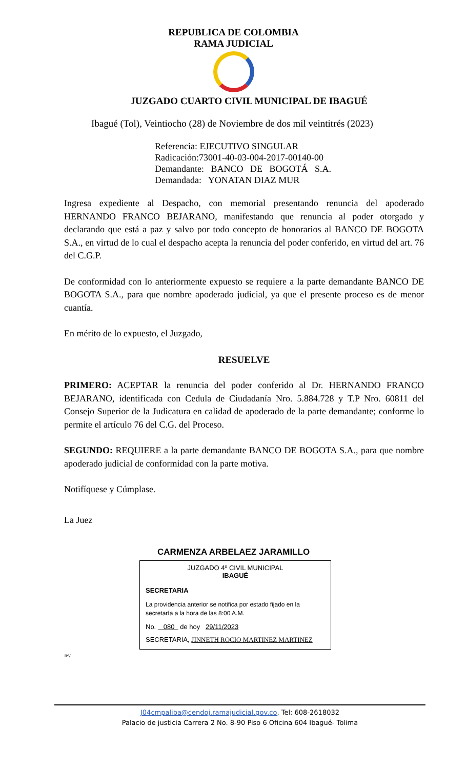REPUBLICA DE COLOMBIA
RAMA JUDICIAL
JUZGADO CUARTO CIVIL MUNICIPAL DE IBAGUÉ
Ibagué (Tol), Veintiocho (28) de Noviembre de dos mil veintitrés (2023)
Referencia: EJECUTIVO SINGULAR
Radicación:73001-40-03-004-2017-00140-00
Demandante: BANCO DE BOGOTÁ S.A.
Demandada: YONATAN DIAZ MUR
Ingresa expediente al Despacho, con memorial presentando renuncia del apoderado HERNANDO FRANCO BEJARANO, manifestando que renuncia al poder otorgado y declarando que está a paz y salvo por todo concepto de honorarios al BANCO DE BOGOTA S.A., en virtud de lo cual el despacho acepta la renuncia del poder conferido, en virtud del art. 76 del C.G.P.
De conformidad con lo anteriormente expuesto se requiere a la parte demandante BANCO DE BOGOTA S.A., para que nombre apoderado judicial, ya que el presente proceso es de menor cuantía.
En mérito de lo expuesto, el Juzgado,
RESUELVE
PRIMERO: ACEPTAR la renuncia del poder conferido al Dr. HERNANDO FRANCO BEJARANO, identificada con Cedula de Ciudadanía Nro. 5.884.728 y T.P Nro. 60811 del Consejo Superior de la Judicatura en calidad de apoderado de la parte demandante; conforme lo permite el artículo 76 del C.G. del Proceso.
SEGUNDO: REQUIERE a la parte demandante BANCO DE BOGOTA S.A., para que nombre apoderado judicial de conformidad con la parte motiva.
Notifíquese y Cúmplase.
La Juez
CARMENZA ARBELAEZ JARAMILLO
JUZGADO 4º CIVIL MUNICIPAL
IBAGUÉ
SECRETARIA
La providencia anterior se notifica por estado fijado en la secretaría a la hora de las 8:00 A.M.
No. 080 de hoy 29/11/2023
SECRETARIA, JINNETH ROCIO MARTINEZ MARTINEZ
JPV
J04cmpaliba@cendoj.ramajudicial.gov.co, Tel: 608-2618032
Palacio de justicia Carrera 2 No. 8-90 Piso 6 Oficina 604 Ibagué- Tolima